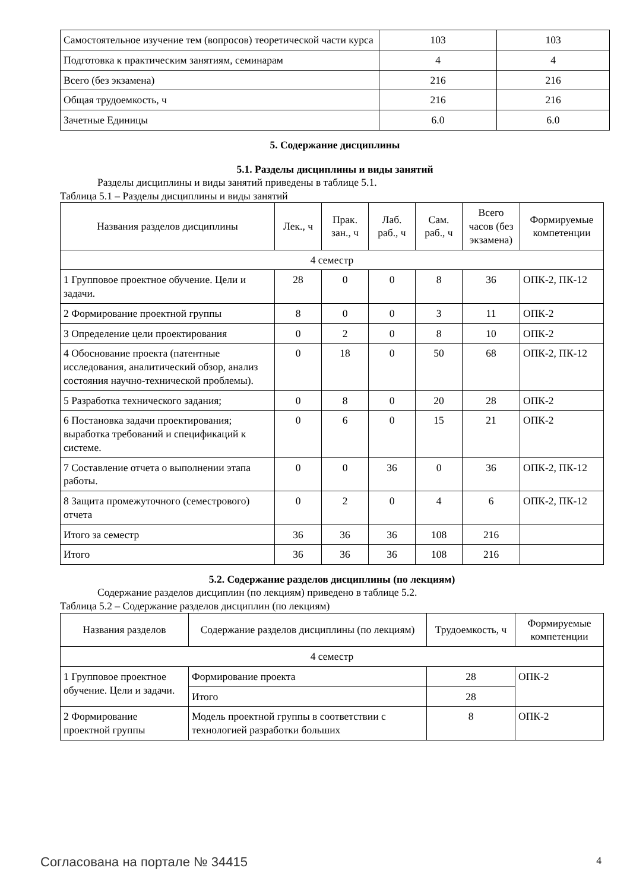| Самостоятельное изучение тем (вопросов) теоретической части курса | 103 | 103 |
| Подготовка к практическим занятиям, семинарам | 4 | 4 |
| Всего (без экзамена) | 216 | 216 |
| Общая трудоемкость, ч | 216 | 216 |
| Зачетные Единицы | 6.0 | 6.0 |
5. Содержание дисциплины
5.1. Разделы дисциплины и виды занятий
Разделы дисциплины и виды занятий приведены в таблице 5.1.
Таблица 5.1 – Разделы дисциплины и виды занятий
| Названия разделов дисциплины | Лек., ч | Прак. зан., ч | Лаб. раб., ч | Сам. раб., ч | Всего часов (без экзамена) | Формируемые компетенции |
| --- | --- | --- | --- | --- | --- | --- |
| 4 семестр | | | | | | |
| 1 Групповое проектное обучение. Цели и задачи. | 28 | 0 | 0 | 8 | 36 | ОПК-2, ПК-12 |
| 2 Формирование проектной группы | 8 | 0 | 0 | 3 | 11 | ОПК-2 |
| 3 Определение цели проектирования | 0 | 2 | 0 | 8 | 10 | ОПК-2 |
| 4 Обоснование проекта (патентные исследования, аналитический обзор, анализ состояния научно-технической проблемы). | 0 | 18 | 0 | 50 | 68 | ОПК-2, ПК-12 |
| 5 Разработка технического задания; | 0 | 8 | 0 | 20 | 28 | ОПК-2 |
| 6 Постановка задачи проектирования; выработка требований и спецификаций к системе. | 0 | 6 | 0 | 15 | 21 | ОПК-2 |
| 7 Составление отчета о выполнении этапа работы. | 0 | 0 | 36 | 0 | 36 | ОПК-2, ПК-12 |
| 8 Защита промежуточного (семестрового) отчета | 0 | 2 | 0 | 4 | 6 | ОПК-2, ПК-12 |
| Итого за семестр | 36 | 36 | 36 | 108 | 216 | |
| Итого | 36 | 36 | 36 | 108 | 216 | |
5.2. Содержание разделов дисциплины (по лекциям)
Содержание разделов дисциплин (по лекциям) приведено в таблице 5.2.
Таблица 5.2 – Содержание разделов дисциплин (по лекциям)
| Названия разделов | Содержание разделов дисциплины (по лекциям) | Трудоемкость, ч | Формируемые компетенции |
| --- | --- | --- | --- |
| 4 семестр | | | |
| 1 Групповое проектное обучение. Цели и задачи. | Формирование проекта | 28 | ОПК-2 |
| | Итого | 28 | |
| 2 Формирование проектной группы | Модель проектной группы в соответствии с технологией разработки больших | 8 | ОПК-2 |
Согласована на портале № 34415 4